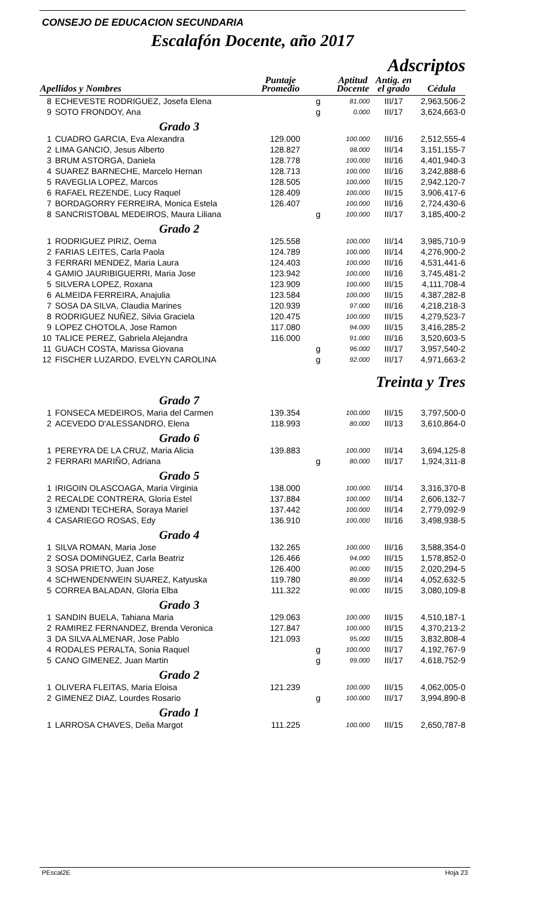CONSEJO DE EDUCACION SECUNDARIA
Escalafón Docente, año 2017
Adscriptos
| Apellidos y Nombres | | Puntaje Promedio | | Aptitud Docente | Antig. en el grado | Cédula |
| --- | --- | --- | --- | --- | --- | --- |
| 8 | ECHEVESTE RODRIGUEZ, Josefa Elena | | g | 81.000 | III/17 | 2,963,506-2 |
| 9 | SOTO FRONDOY, Ana | | g | 0.000 | III/17 | 3,624,663-0 |
| Grado 3 | | | | | | |
| 1 | CUADRO GARCIA, Eva Alexandra | 129.000 | | 100.000 | III/16 | 2,512,555-4 |
| 2 | LIMA GANCIO, Jesus Alberto | 128.827 | | 98.000 | III/14 | 3,151,155-7 |
| 3 | BRUM ASTORGA, Daniela | 128.778 | | 100.000 | III/16 | 4,401,940-3 |
| 4 | SUAREZ BARNECHE, Marcelo Hernan | 128.713 | | 100.000 | III/16 | 3,242,888-6 |
| 5 | RAVEGLIA LOPEZ, Marcos | 128.505 | | 100.000 | III/15 | 2,942,120-7 |
| 6 | RAFAEL REZENDE, Lucy Raquel | 128.409 | | 100.000 | III/15 | 3,906,417-6 |
| 7 | BORDAGORRY FERREIRA, Monica Estela | 126.407 | | 100.000 | III/16 | 2,724,430-6 |
| 8 | SANCRISTOBAL MEDEIROS, Maura Liliana | | g | 100.000 | III/17 | 3,185,400-2 |
| Grado 2 | | | | | | |
| 1 | RODRIGUEZ PIRIZ, Oema | 125.558 | | 100.000 | III/14 | 3,985,710-9 |
| 2 | FARIAS LEITES, Carla Paola | 124.789 | | 100.000 | III/14 | 4,276,900-2 |
| 3 | FERRARI MENDEZ, Maria Laura | 124.403 | | 100.000 | III/16 | 4,531,441-6 |
| 4 | GAMIO JAURIBIGUERRI, Maria Jose | 123.942 | | 100.000 | III/16 | 3,745,481-2 |
| 5 | SILVERA LOPEZ, Roxana | 123.909 | | 100.000 | III/15 | 4,111,708-4 |
| 6 | ALMEIDA FERREIRA, Anajulia | 123.584 | | 100.000 | III/15 | 4,387,282-8 |
| 7 | SOSA DA SILVA, Claudia Marines | 120.939 | | 97.000 | III/16 | 4,218,218-3 |
| 8 | RODRIGUEZ NUÑEZ, Silvia Graciela | 120.475 | | 100.000 | III/15 | 4,279,523-7 |
| 9 | LOPEZ CHOTOLA, Jose Ramon | 117.080 | | 94.000 | III/15 | 3,416,285-2 |
| 10 | TALICE PEREZ, Gabriela Alejandra | 116.000 | | 91.000 | III/16 | 3,520,603-5 |
| 11 | GUACH COSTA, Marissa Giovana | | g | 96.000 | III/17 | 3,957,540-2 |
| 12 | FISCHER LUZARDO, EVELYN CAROLINA | | g | 92.000 | III/17 | 4,971,663-2 |
| Treinta y Tres | | | | | | |
| Grado 7 | | | | | | |
| 1 | FONSECA MEDEIROS, Maria del Carmen | 139.354 | | 100.000 | III/15 | 3,797,500-0 |
| 2 | ACEVEDO D'ALESSANDRO, Elena | 118.993 | | 80.000 | III/13 | 3,610,864-0 |
| Grado 6 | | | | | | |
| 1 | PEREYRA DE LA CRUZ, Maria Alicia | 139.883 | | 100.000 | III/14 | 3,694,125-8 |
| 2 | FERRARI MARIÑO, Adriana | | g | 80.000 | III/17 | 1,924,311-8 |
| Grado 5 | | | | | | |
| 1 | IRIGOIN OLASCOAGA, Maria Virginia | 138.000 | | 100.000 | III/14 | 3,316,370-8 |
| 2 | RECALDE CONTRERA, Gloria Estel | 137.884 | | 100.000 | III/14 | 2,606,132-7 |
| 3 | IZMENDI TECHERA, Soraya Mariel | 137.442 | | 100.000 | III/14 | 2,779,092-9 |
| 4 | CASARIEGO ROSAS, Edy | 136.910 | | 100.000 | III/16 | 3,498,938-5 |
| Grado 4 | | | | | | |
| 1 | SILVA ROMAN, Maria Jose | 132.265 | | 100.000 | III/16 | 3,588,354-0 |
| 2 | SOSA DOMINGUEZ, Carla Beatriz | 126.466 | | 94.000 | III/15 | 1,578,852-0 |
| 3 | SOSA PRIETO, Juan Jose | 126.400 | | 90.000 | III/15 | 2,020,294-5 |
| 4 | SCHWENDENWEIN SUAREZ, Katyuska | 119.780 | | 89.000 | III/14 | 4,052,632-5 |
| 5 | CORREA BALADAN, Gloria Elba | 111.322 | | 90.000 | III/15 | 3,080,109-8 |
| Grado 3 | | | | | | |
| 1 | SANDIN BUELA, Tahiana Maria | 129.063 | | 100.000 | III/15 | 4,510,187-1 |
| 2 | RAMIREZ FERNANDEZ, Brenda Veronica | 127.847 | | 100.000 | III/15 | 4,370,213-2 |
| 3 | DA SILVA ALMENAR, Jose Pablo | 121.093 | | 95.000 | III/15 | 3,832,808-4 |
| 4 | RODALES PERALTA, Sonia Raquel | | g | 100.000 | III/17 | 4,192,767-9 |
| 5 | CANO GIMENEZ, Juan Martin | | g | 99.000 | III/17 | 4,618,752-9 |
| Grado 2 | | | | | | |
| 1 | OLIVERA FLEITAS, Maria Eloisa | 121.239 | | 100.000 | III/15 | 4,062,005-0 |
| 2 | GIMENEZ DIAZ, Lourdes Rosario | | g | 100.000 | III/17 | 3,994,890-8 |
| Grado 1 | | | | | | |
| 1 | LARROSA CHAVES, Delia Margot | 111.225 | | 100.000 | III/15 | 2,650,787-8 |
PEscal2E Hoja 23